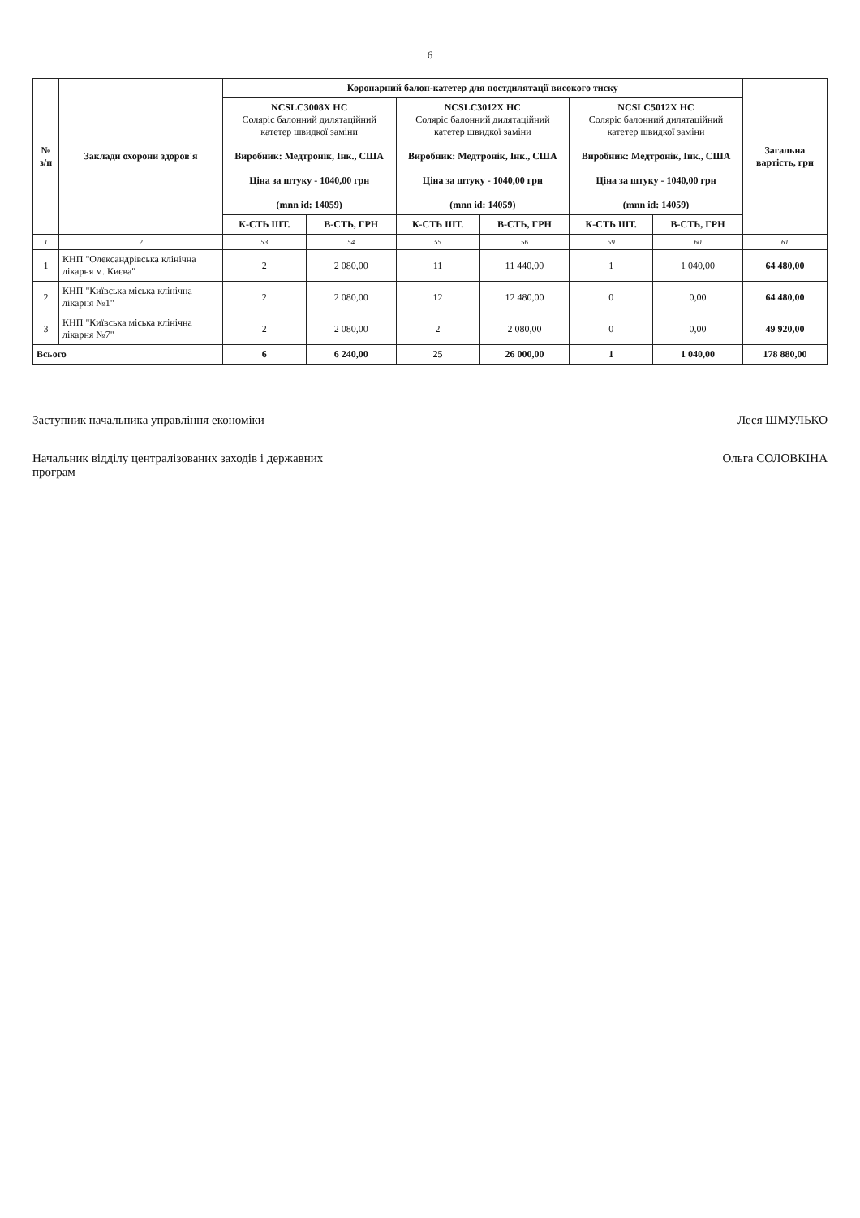6
| № з/п | Заклади охорони здоров'я | Коронарний балон-катетер для постдилятації високого тиску | | | | | | Загальна вартість, грн |
| --- | --- | --- | --- | --- | --- | --- | --- | --- |
| | | NCSLC3008X HC Соляріс балонний дилятаційний катетер швидкої заміни Виробник: Медтронік, Інк., США Ціна за штуку - 1040,00 грн (mnn id: 14059) | | NCSLC3012X HC Соляріс балонний дилятаційний катетер швидкої заміни Виробник: Медтронік, Інк., США Ціна за штуку - 1040,00 грн (mnn id: 14059) | | NCSLC5012X HC Соляріс балонний дилятаційний катетер швидкої заміни Виробник: Медтронік, Інк., США Ціна за штуку - 1040,00 грн (mnn id: 14059) | | |
| | | К-СТЬ ШТ. | В-СТЬ, ГРН | К-СТЬ ШТ. | В-СТЬ, ГРН | К-СТЬ ШТ. | В-СТЬ, ГРН | |
| 1 | 2 | 53 | 54 | 55 | 56 | 59 | 60 | 61 |
| 1 | КНП "Олександрівська клінічна лікарня м. Києва" | 2 | 2 080,00 | 11 | 11 440,00 | 1 | 1 040,00 | 64 480,00 |
| 2 | КНП "Київська міська клінічна лікарня №1" | 2 | 2 080,00 | 12 | 12 480,00 | 0 | 0,00 | 64 480,00 |
| 3 | КНП "Київська міська клінічна лікарня №7" | 2 | 2 080,00 | 2 | 2 080,00 | 0 | 0,00 | 49 920,00 |
| Всього | | 6 | 6 240,00 | 25 | 26 000,00 | 1 | 1 040,00 | 178 880,00 |
Заступник начальника управління економіки Леся ШМУЛЬКО
Начальник відділу централізованих заходів і державних
програм Ольга СОЛОВКІНА